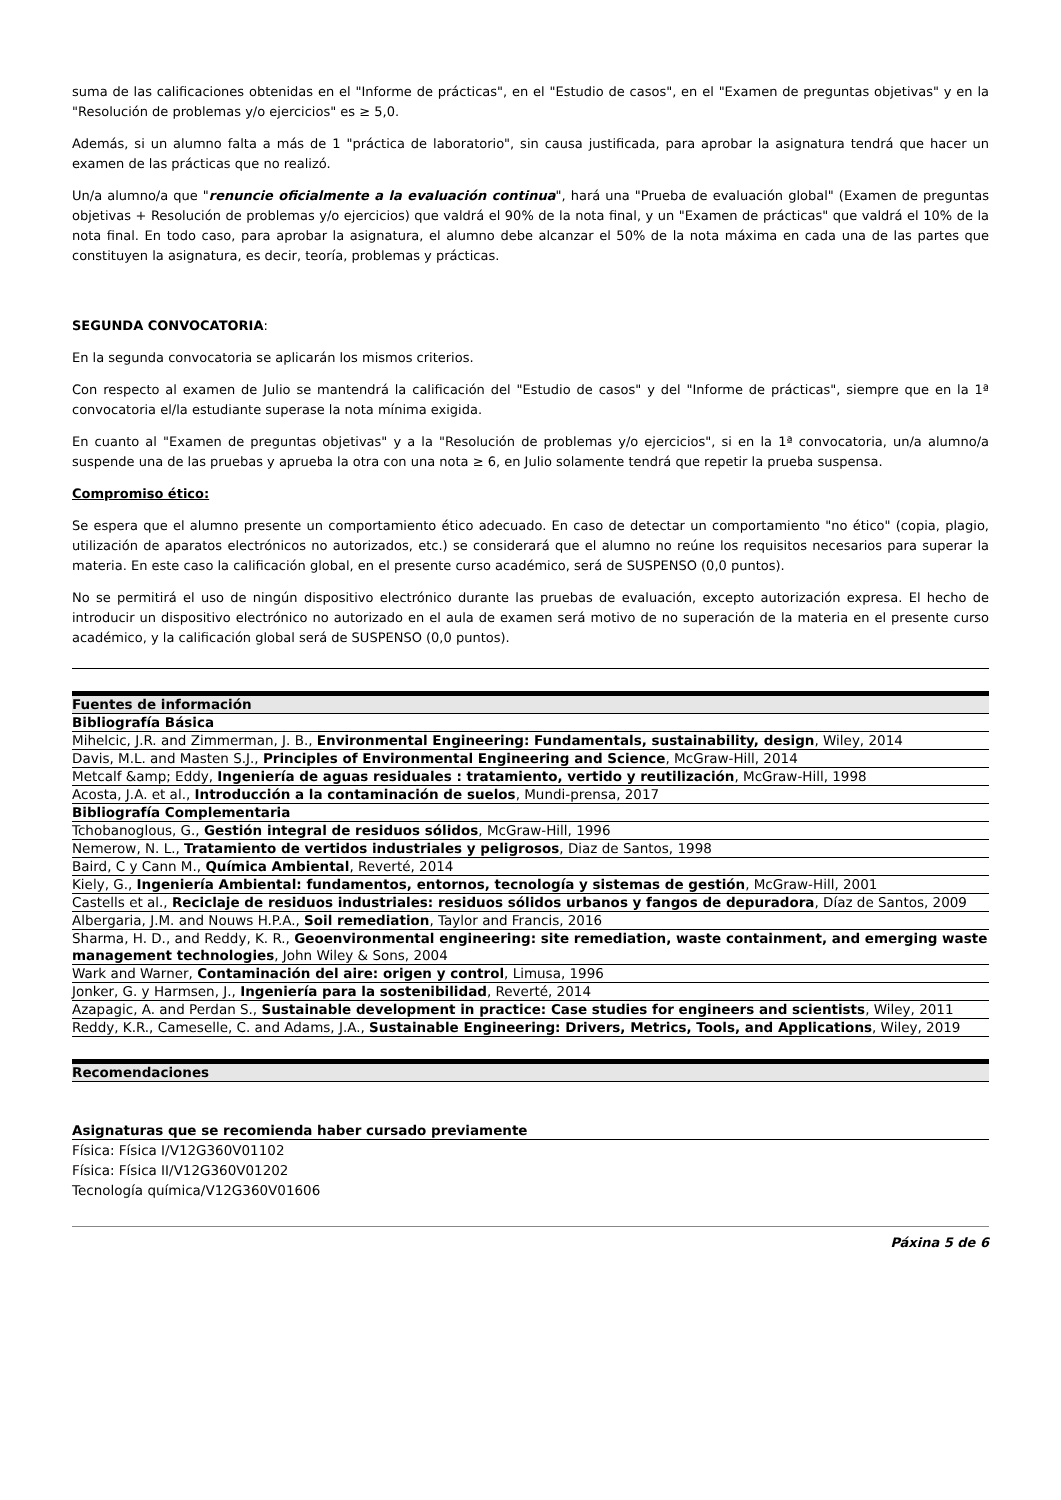suma de las calificaciones obtenidas en el "Informe de prácticas", en el "Estudio de casos", en el "Examen de preguntas objetivas" y en la "Resolución de problemas y/o ejercicios" es ≥ 5,0.
Además, si un alumno falta a más de 1 "práctica de laboratorio", sin causa justificada, para aprobar la asignatura tendrá que hacer un examen de las prácticas que no realizó.
Un/a alumno/a que "renuncie oficialmente a la evaluación continua", hará una "Prueba de evaluación global" (Examen de preguntas objetivas + Resolución de problemas y/o ejercicios) que valdrá el 90% de la nota final, y un "Examen de prácticas" que valdrá el 10% de la nota final. En todo caso, para aprobar la asignatura, el alumno debe alcanzar el 50% de la nota máxima en cada una de las partes que constituyen la asignatura, es decir, teoría, problemas y prácticas.
SEGUNDA CONVOCATORIA:
En la segunda convocatoria se aplicarán los mismos criterios.
Con respecto al examen de Julio se mantendrá la calificación del "Estudio de casos" y del "Informe de prácticas", siempre que en la 1ª convocatoria el/la estudiante superase la nota mínima exigida.
En cuanto al "Examen de preguntas objetivas" y a la "Resolución de problemas y/o ejercicios", si en la 1ª convocatoria, un/a alumno/a suspende una de las pruebas y aprueba la otra con una nota ≥ 6, en Julio solamente tendrá que repetir la prueba suspensa.
Compromiso ético:
Se espera que el alumno presente un comportamiento ético adecuado. En caso de detectar un comportamiento "no ético" (copia, plagio, utilización de aparatos electrónicos no autorizados, etc.) se considerará que el alumno no reúne los requisitos necesarios para superar la materia. En este caso la calificación global, en el presente curso académico, será de SUSPENSO (0,0 puntos).
No se permitirá el uso de ningún dispositivo electrónico durante las pruebas de evaluación, excepto autorización expresa. El hecho de introducir un dispositivo electrónico no autorizado en el aula de examen será motivo de no superación de la materia en el presente curso académico, y la calificación global será de SUSPENSO (0,0 puntos).
| Fuentes de información |
| --- |
| Bibliografía Básica |
| Mihelcic, J.R. and Zimmerman, J. B., Environmental Engineering: Fundamentals, sustainability, design , Wiley, 2014 |
| Davis, M.L. and Masten S.J., Principles of Environmental Engineering and Science , McGraw-Hill, 2014 |
| Metcalf &amp; Eddy, Ingeniería de aguas residuales : tratamiento, vertido y reutilización , McGraw-Hill, 1998 |
| Acosta, J.A. et al., Introducción a la contaminación de suelos , Mundi-prensa, 2017 |
| Bibliografía Complementaria |
| Tchobanoglous, G., Gestión integral de residuos sólidos , McGraw-Hill, 1996 |
| Nemerow, N. L., Tratamiento de vertidos industriales y peligrosos , Diaz de Santos, 1998 |
| Baird, C y Cann M., Química Ambiental , Reverté, 2014 |
| Kiely, G., Ingeniería Ambiental: fundamentos, entornos, tecnología y sistemas de gestión , McGraw-Hill, 2001 |
| Castells et al., Reciclaje de residuos industriales: residuos sólidos urbanos y fangos de depuradora , Díaz de Santos, 2009 |
| Albergaria, J.M. and Nouws H.P.A., Soil remediation , Taylor and Francis, 2016 |
| Sharma, H. D., and Reddy, K. R., Geoenvironmental engineering: site remediation, waste containment, and emerging waste management technologies , John Wiley & Sons, 2004 |
| Wark and Warner, Contaminación del aire: origen y control , Limusa, 1996 |
| Jonker, G. y Harmsen, J., Ingeniería para la sostenibilidad , Reverté, 2014 |
| Azapagic, A. and Perdan S., Sustainable development in practice: Case studies for engineers and scientists , Wiley, 2011 |
| Reddy, K.R., Cameselle, C. and Adams, J.A., Sustainable Engineering: Drivers, Metrics, Tools, and Applications , Wiley, 2019 |
| Recomendaciones |
| --- |
| Asignaturas que se recomienda haber cursado previamente |
Física: Física I/V12G360V01102
Física: Física II/V12G360V01202
Tecnología química/V12G360V01606
Páxina 5 de 6